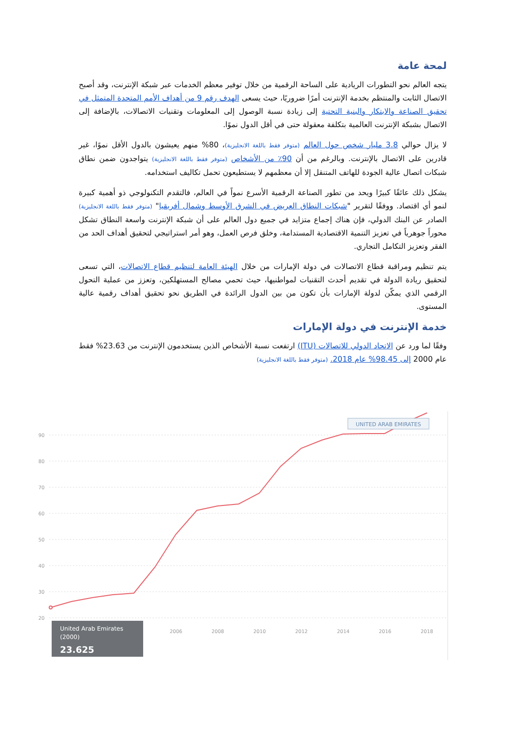لمحة عامة
يتجه العالم نحو التطورات الريادية على الساحة الرقمية من خلال توفير معظم الخدمات عبر شبكة الإنترنت، وقد أصبح الاتصال الثابت والمنتظم بخدمة الإنترنت أمرًا ضروريًا، حيث يسعى الهدف رقم 9 من أهداف الأمم المتحدة المتمثل في تحقيق الصناعة والابتكار والبنية التحتية إلى زيادة نسبة الوصول إلى المعلومات وتقنيات الاتصالات، بالإضافة إلى الاتصال بشبكة الإنترنت العالمية بتكلفة معقولة حتى في أقل الدول نموًا.
لا يزال حوالي 3.8 مليار شخص حول العالم (متوفر فقط باللغة الانجليزية)، 80% منهم يعيشون بالدول الأقل نموًا، غير قادرين على الاتصال بالإنترنت. وبالرغم من أن 90٪ من الأشخاص (متوفر فقط باللغة الانجليزية) يتواجدون ضمن نطاق شبكات اتصال عالية الجودة للهاتف المتنقل إلا أن معظمهم لا يستطيعون تحمل تكاليف استخدامه.
يشكل ذلك عائقًا كبيرًا ويحد من تطور الصناعة الرقمية الأسرع نمواً في العالم، فالتقدم التكنولوجي ذو أهمية كبيرة لنمو أي اقتصاد. ووفقًا لتقرير "شبكات النطاق العريض في الشرق الأوسط وشمال أفريقيا" (متوفر فقط باللغة الانجليزية) الصادر عن البنك الدولي، فإن هناك إجماع متزايد في جميع دول العالم على أن شبكة الإنترنت واسعة النطاق تشكل محوراً جوهرياً في تعزيز التنمية الاقتصادية المستدامة، وخلق فرص العمل، وهو أمر استراتيجي لتحقيق أهداف الحد من الفقر وتعزيز التكامل التجاري.
يتم تنظيم ومراقبة قطاع الاتصالات في دولة الإمارات من خلال الهيئة العامة لتنظيم قطاع الاتصالات، التي تسعى لتحقيق ريادة الدولة في تقديم أحدث التقنيات لمواطنيها، حيث تحمي مصالح المستهلكين، وتعزز من عملية التحول الرقمي الذي يمكّن لدولة الإمارات بأن تكون من بين الدول الرائدة في الطريق نحو تحقيق أهداف رقمية عالية المستوى.
خدمة الإنترنت في دولة الإمارات
وفقًا لما ورد عن الاتحاد الدولي للاتصالات (ITU) ارتفعت نسبة الأشخاص الذين يستخدمون الإنترنت من 23.63% فقط عام 2000 إلى 98.45% عام 2018. (متوفر فقط باللغة الانجليزية)
90
80
70
60
50
40
30
20
2006
2008
2010
2012
2014
2016
2018
UNITED ARAB EMIRATES
United Arab Emirates
(2000)
23.625